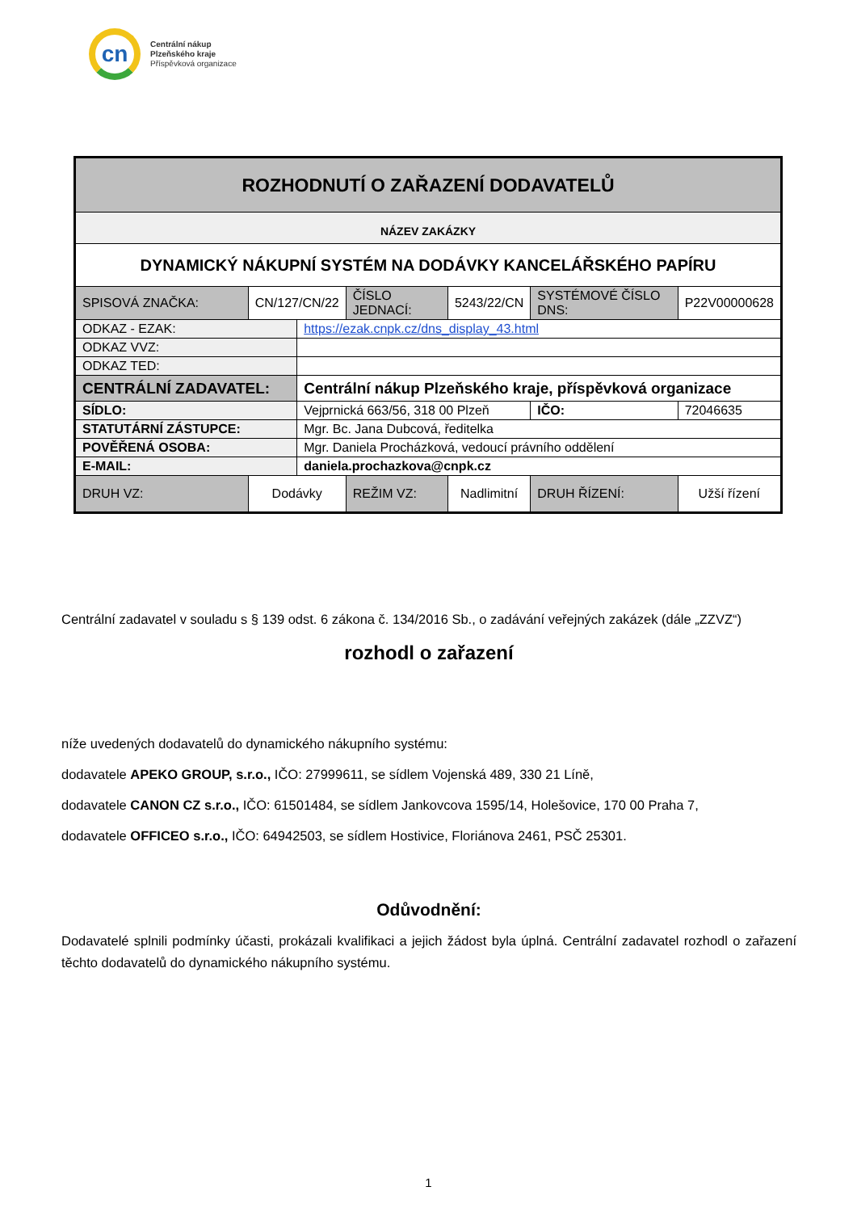cn
Centrální nákup
Plzeňského kraje
Příspěvková organizace
| ROZHODNUTÍ O ZAŘAZENÍ DODAVATELŮ | | | | | | |
| --- | --- | --- | --- | --- | --- | --- |
| NÁZEV ZAKÁZKY | | | | | | |
| DYNAMICKÝ NÁKUPNÍ SYSTÉM NA DODÁVKY KANCELÁŘSKÉHO PAPÍRU | | | | | | |
| SPISOVÁ ZNAČKA: | CN/127/CN/22 | | ČÍSLO JEDNACÍ: | 5243/22/CN | SYSTÉMOVÉ ČÍSLO DNS: | P22V00000628 |
| ODKAZ - EZAK: | | https://ezak.cnpk.cz/dns_display_43.html | | | | |
| ODKAZ VVZ: | | | | | | |
| ODKAZ TED: | | | | | | |
| CENTRÁLNÍ ZADAVATEL: | | Centrální nákup Plzeňského kraje, příspěvková organizace | | | | |
| SÍDLO: | | Vejprnická 663/56, 318 00 Plzeň | | | IČO: | 72046635 |
| STATUTÁRNÍ ZÁSTUPCE: | | Mgr. Bc. Jana Dubcová, ředitelka | | | | |
| POVĚŘENÁ OSOBA: | | Mgr. Daniela Procházková, vedoucí právního oddělení | | | | |
| E-MAIL: | | daniela.prochazkova@cnpk.cz | | | | |
| DRUH VZ: | Dodávky | | REŽIM VZ: | Nadlimitní | DRUH ŘÍZENÍ: | Užší řízení |
Centrální zadavatel v souladu s § 139 odst. 6 zákona č. 134/2016 Sb., o zadávání veřejných zakázek (dále „ZZVZ“)
rozhodl o zařazení
níže uvedených dodavatelů do dynamického nákupního systému:
dodavatele APEKO GROUP, s.r.o., IČO: 27999611, se sídlem Vojenská 489, 330 21 Líně,
dodavatele CANON CZ s.r.o., IČO: 61501484, se sídlem Jankovcova 1595/14, Holešovice, 170 00 Praha 7,
dodavatele OFFICEO s.r.o., IČO: 64942503, se sídlem Hostivice, Floriánova 2461, PSČ 25301.
Odůvodnění:
Dodavatelé splnili podmínky účasti, prokázali kvalifikaci a jejich žádost byla úplná. Centrální zadavatel rozhodl o zařazení těchto dodavatelů do dynamického nákupního systému.
1